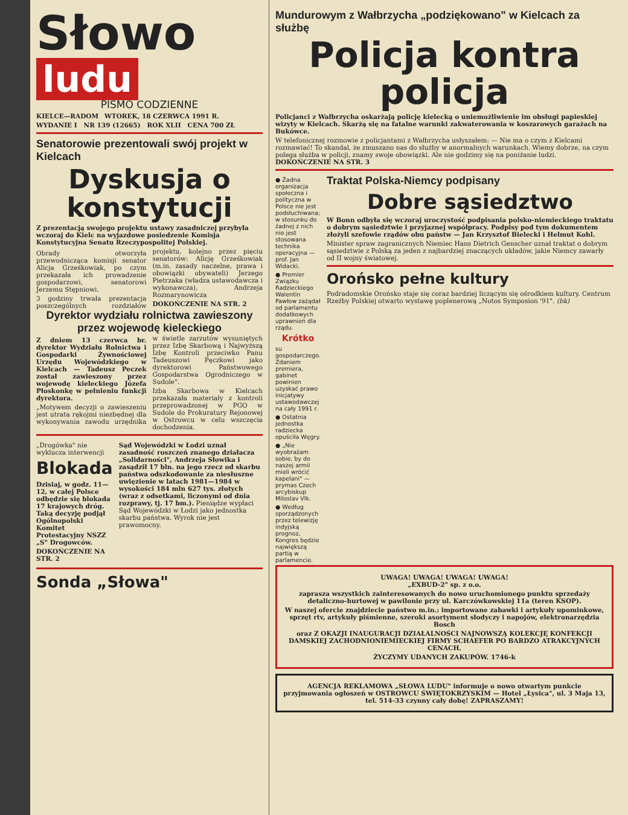Słowo
ludu
PISMO CODZIENNE
KIELCE—RADOM WTOREK, 18 CZERWCA 1991 R.
WYDANIE I NR 139 (12665) ROK XLII CENA 700 ZŁ
Senatorowie prezentowali swój projekt w Kielcach
Dyskusja o konstytucji
Z prezentacją swojego projektu ustawy zasadniczej przybyła wczoraj do Kielc na wyjazdowe posiedzenie Komisja Konstytucyjna Senatu Rzeczypospolitej Polskiej.
Obrady otworzyła przewodnicząca komisji senator Alicja Grześkowiak, po czym przekazała ich prowadzenie gospodarzowi, senatorowi Jerzemu Stępniowi.
3 godziny trwała prezentacja poszczególnych rozdziałów projektu, kolejno przez pięciu senatorów: Alicję Grześkowiak (m.in. zasady naczelne, prawa i obowiązki obywateli) Jerzego Pietrzaka (władza ustawodawcza i wykonawcza), Andrzeja Rozmarynowicza
DOKOŃCZENIE NA STR. 2
Dyrektor wydziału rolnictwa zawieszony przez wojewodę kieleckiego
Z dniem 13 czerwca br. dyrektor Wydziału Rolnictwa i Gospodarki Żywnościowej Urzędu Wojewódzkiego w Kielcach — Tadeusz Peczek został zawieszony przez wojewodę kieleckiego Józefa Płoskonkę w pełnieniu funkcji dyrektora.
„Motywem decyzji o zawieszeniu jest utrata rękojmi niezbędnej dla wykonywania zawodu urzędnika w świetle zarzutów wysuniętych przez Izbę Skarbową i Najwyższą Izbę Kontroli przeciwko Panu Tadeuszowi Pęczkowi jako dyrektorowi Państwowego Gospodarstwa Ogrodniczego w Sudole".
Izba Skarbowa w Kielcach przekazała materiały z kontroli przeprowadzonej w PGO w Sudole do Prokuratury Rejonowej w Ostrowcu w celu wszczęcia dochodzenia.
„Drogówka" nie wyklucza interwencji
Blokada
Dzisiaj, w godz. 11—12, w całej Polsce odbędzie się blokada 17 krajowych dróg. Taką decyzję podjął Ogólnopolski Komitet Protestacyjny NSZZ „S" Drogowców.
DOKOŃCZENIE NA STR. 2
Sąd Wojewódzki w Łodzi uznał zasadność roszczeń znanego działacza „Solidarności", Andrzeja Słowika i zasądził 17 bln. na jego rzecz od skarbu państwa odszkodowanie za niesłuszne uwięzienie w latach 1981—1984 w wysokości 184 mln 627 tys. złotych (wraz z odsetkami, liczonymi od dnia rozprawy, tj. 17 bm.). Pieniądze wypłaci Sąd Wojewódzki w Łodzi jako jednostka skarbu państwa. Wyrok nie jest prawomocny.
Sonda „Słowa"
Mundurowym z Wałbrzycha „podziękowano" w Kielcach za służbę
Policja kontra policja
Policjanci z Wałbrzycha oskarżają policję kielecką o uniemożliwienie im obsługi papieskiej wizyty w Kielcach. Skarżą się na fatalne warunki zakwaterowania w koszarowych garażach na Bukówce.
W telefonicznej rozmowie z policjantami z Wałbrzycha usłyszałem: — Nie ma o czym z Kielcami rozmawiać! To skandal, że zmuszano nas do służby w anormalnych warunkach. Wiemy dobrze, na czym polega służba w policji, znamy swoje obowiązki. Ale nie godzimy się na poniżanie ludzi. DOKOŃCZENIE NA STR. 3
● Żadna organizacja społeczna i polityczna w Polsce nie jest podsłuchiwana; w stosunku do żadnej z nich nie jest stosowana technika operacyjna — prof. Jan Widacki.
● Premier Związku Radzieckiego Walentin Pawłow zażądał od parlamentu dodatkowych uprawnień dla rządu.
Krótko
su gospodarczego. Zdaniem premiera, gabinet powinien uzyskać prawo inicjatywy ustawodawczej na cały 1991 r.
● Ostatnia jednostka radziecka opuściła Węgry.
● „Nie wyobrażam sobie, by do naszej armii mieli wrócić kapelani" — prymas Czech arcybiskup Miloslav Vlk.
● Według sporządzonych przez telewizję indyjską prognoz, Kongres będzie największą partią w parlamencie.
Traktat Polska-Niemcy podpisany
Dobre sąsiedztwo
W Bonn odbyła się wczoraj uroczystość podpisania polsko-niemieckiego traktatu o dobrym sąsiedztwie i przyjaznej współpracy. Podpisy pod tym dokumentem złożyli szefowie rządów obu państw — Jan Krzysztof Bielecki i Helmut Kohl.
Minister spraw zagranicznych Niemiec Hans Dietrich Genscher uznał traktat o dobrym sąsiedztwie z Polską za jeden z najbardziej znaczących układów, jakie Niemcy zawarły od II wojny światowej.
Orońsko pełne kultury
Podradomskie Orońsko staje się coraz bardziej liczącym się ośrodkiem kultury. Centrum Rzeźby Polskiej otwarto wystawę poplenerową „Notos Symposion '91". (bk)
UWAGA! UWAGA! UWAGA! UWAGA!
„EXBUD-2" sp. z o.o.
zaprasza wszystkich zainteresowanych do nowo uruchomionego punktu sprzedaży detaliczno-hurtowej w pawilonie przy ul. Karczówkowskiej 11a (teren KSOP).
W naszej ofercie znajdziecie państwo m.in.: importowane zabawki i artykuły upominkowe, sprzęt rtv, artykuły piśmienne, szeroki asortyment słodyczy i napojów, elektronarzędzia Bosch
oraz Z OKAZJI INAUGURACJI DZIAŁALNOŚCI NAJNOWSZĄ KOLEKCJĘ KONFEKCJI DAMSKIEJ ZACHODNIONIEMIECKIEJ FIRMY SCHAEFER PO BARDZO ATRAKCYJNYCH CENACH.
ŻYCZYMY UDANYCH ZAKUPÓW. 1746-k
AGENCJA REKLAMOWA „SŁOWA LUDU" informuje o nowo otwartym punkcie przyjmowania ogłoszeń w OSTROWCU ŚWIĘTOKRZYSKIM — Hotel „Łysica", ul. 3 Maja 13, tel. 514-33 czynny cały dobę! ZAPRASZAMY!